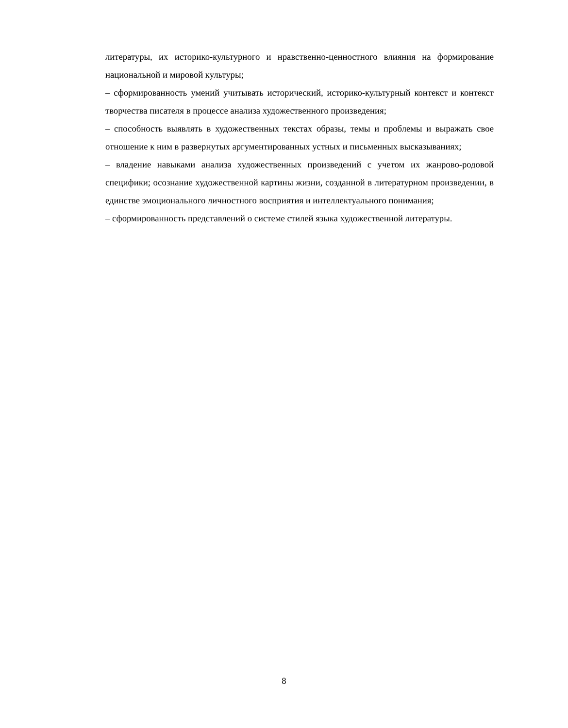литературы, их историко-культурного и нравственно-ценностного влияния на формирование национальной и мировой культуры;
– сформированность умений учитывать исторический, историко-культурный контекст и контекст творчества писателя в процессе анализа художественного произведения;
– способность выявлять в художественных текстах образы, темы и проблемы и выражать свое отношение к ним в развернутых аргументированных устных и письменных высказываниях;
– владение навыками анализа художественных произведений с учетом их жанрово-родовой специфики; осознание художественной картины жизни, созданной в литературном произведении, в единстве эмоционального личностного восприятия и интеллектуального понимания;
– сформированность представлений о системе стилей языка художественной литературы.
8